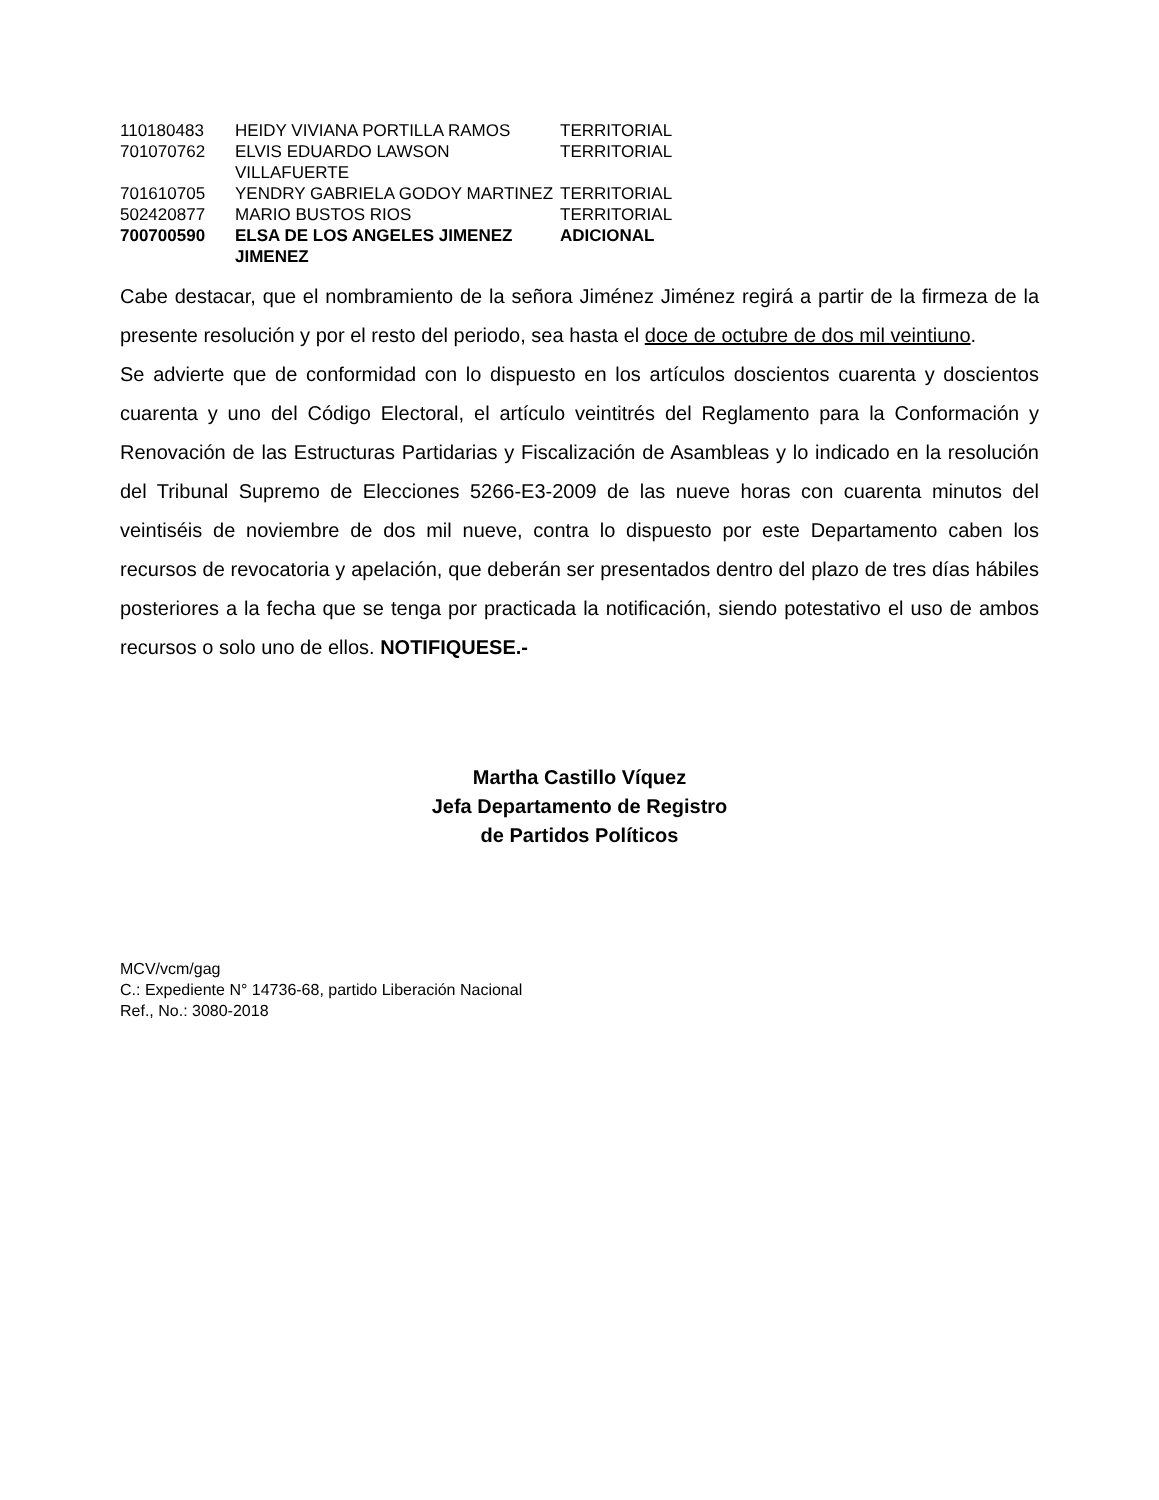| 110180483 | HEIDY VIVIANA PORTILLA RAMOS | TERRITORIAL |
| 701070762 | ELVIS EDUARDO LAWSON VILLAFUERTE | TERRITORIAL |
| 701610705 | YENDRY GABRIELA GODOY MARTINEZ | TERRITORIAL |
| 502420877 | MARIO BUSTOS RIOS | TERRITORIAL |
| 700700590 | ELSA DE LOS ANGELES JIMENEZ JIMENEZ | ADICIONAL |
Cabe destacar, que el nombramiento de la señora Jiménez Jiménez regirá a partir de la firmeza de la presente resolución y por el resto del periodo, sea hasta el doce de octubre de dos mil veintiuno.
Se advierte que de conformidad con lo dispuesto en los artículos doscientos cuarenta y doscientos cuarenta y uno del Código Electoral, el artículo veintitrés del Reglamento para la Conformación y Renovación de las Estructuras Partidarias y Fiscalización de Asambleas y lo indicado en la resolución del Tribunal Supremo de Elecciones 5266-E3-2009 de las nueve horas con cuarenta minutos del veintiséis de noviembre de dos mil nueve, contra lo dispuesto por este Departamento caben los recursos de revocatoria y apelación, que deberán ser presentados dentro del plazo de tres días hábiles posteriores a la fecha que se tenga por practicada la notificación, siendo potestativo el uso de ambos recursos o solo uno de ellos. NOTIFIQUESE.-
Martha Castillo Víquez
Jefa Departamento de Registro
de Partidos Políticos
MCV/vcm/gag
C.: Expediente N° 14736-68, partido Liberación Nacional
Ref., No.: 3080-2018